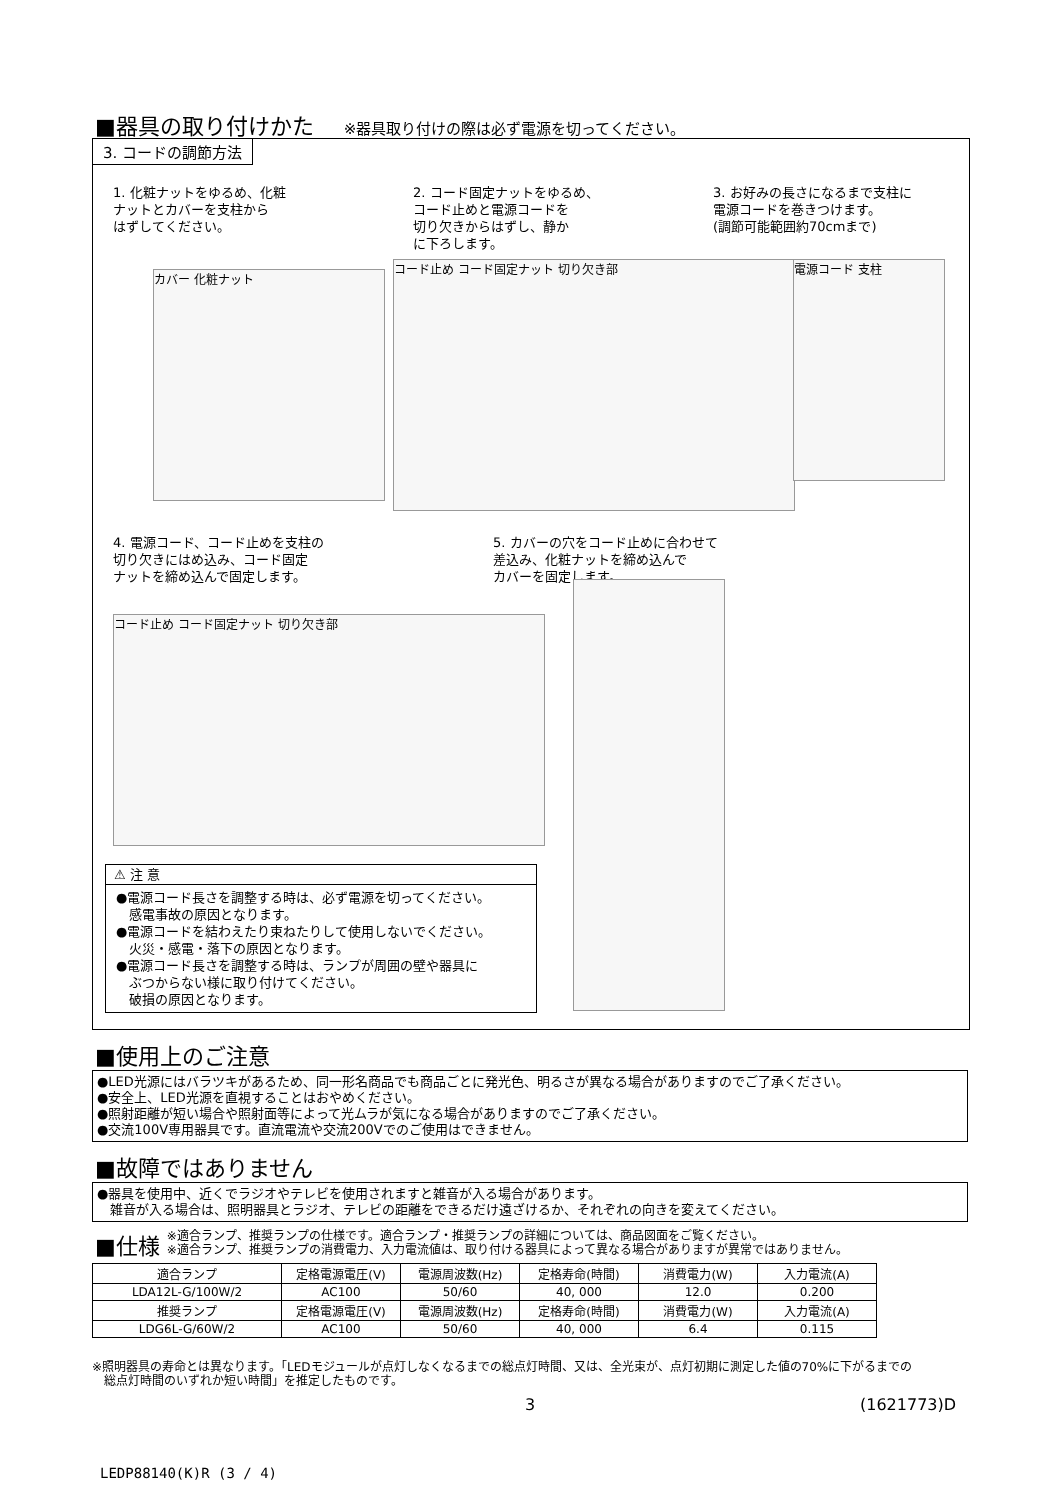■器具の取り付けかた ※器具取り付けの際は必ず電源を切ってください。
3. コードの調節方法
1. 化粧ナットをゆるめ、化粧
ナットとカバーを支柱から
はずしてください。
2. コード固定ナットをゆるめ、
コード止めと電源コードを
切り欠きからはずし、静か
に下ろします。
3. お好みの長さになるまで支柱に
電源コードを巻きつけます。
(調節可能範囲約70cmまで)
カバー 化粧ナット
コード止め コード固定ナット 切り欠き部 電源コード 支柱
4. 電源コード、コード止めを支柱の
切り欠きにはめ込み、コード固定
ナットを締め込んで固定します。
5. カバーの穴をコード止めに合わせて
差込み、化粧ナットを締め込んで
カバーを固定します。
コード止め コード固定ナット 切り欠き部
⚠ 注 意
●電源コード長さを調整する時は、必ず電源を切ってください。
　感電事故の原因となります。
●電源コードを結わえたり束ねたりして使用しないでください。
　火災・感電・落下の原因となります。
●電源コード長さを調整する時は、ランプが周囲の壁や器具に
　ぶつからない様に取り付けてください。
　破損の原因となります。
■使用上のご注意
●LED光源にはバラツキがあるため、同一形名商品でも商品ごとに発光色、明るさが異なる場合がありますのでご了承ください。
●安全上、LED光源を直視することはおやめください。
●照射距離が短い場合や照射面等によって光ムラが気になる場合がありますのでご了承ください。
●交流100V専用器具です。直流電流や交流200Vでのご使用はできません。
■故障ではありません
●器具を使用中、近くでラジオやテレビを使用されますと雑音が入る場合があります。
　雑音が入る場合は、照明器具とラジオ、テレビの距離をできるだけ遠ざけるか、それぞれの向きを変えてください。
■仕様 ※適合ランプ、推奨ランプの仕様です。適合ランプ・推奨ランプの詳細については、商品図面をご覧ください。
※適合ランプ、推奨ランプの消費電力、入力電流値は、取り付ける器具によって異なる場合がありますが異常ではありません。
| 適合ランプ | 定格電源電圧(V) | 電源周波数(Hz) | 定格寿命(時間) | 消費電力(W) | 入力電流(A) |
| --- | --- | --- | --- | --- | --- |
| LDA12L-G/100W/2 | AC100 | 50/60 | 40, 000 | 12.0 | 0.200 |
| 推奨ランプ | 定格電源電圧(V) | 電源周波数(Hz) | 定格寿命(時間) | 消費電力(W) | 入力電流(A) |
| LDG6L-G/60W/2 | AC100 | 50/60 | 40, 000 | 6.4 | 0.115 |
※照明器具の寿命とは異なります。「LEDモジュールが点灯しなくなるまでの総点灯時間、又は、全光束が、点灯初期に測定した値の70%に下がるまでの
　総点灯時間のいずれか短い時間」を推定したものです。
3 (1621773)D
LEDP88140(K)R (3 / 4)